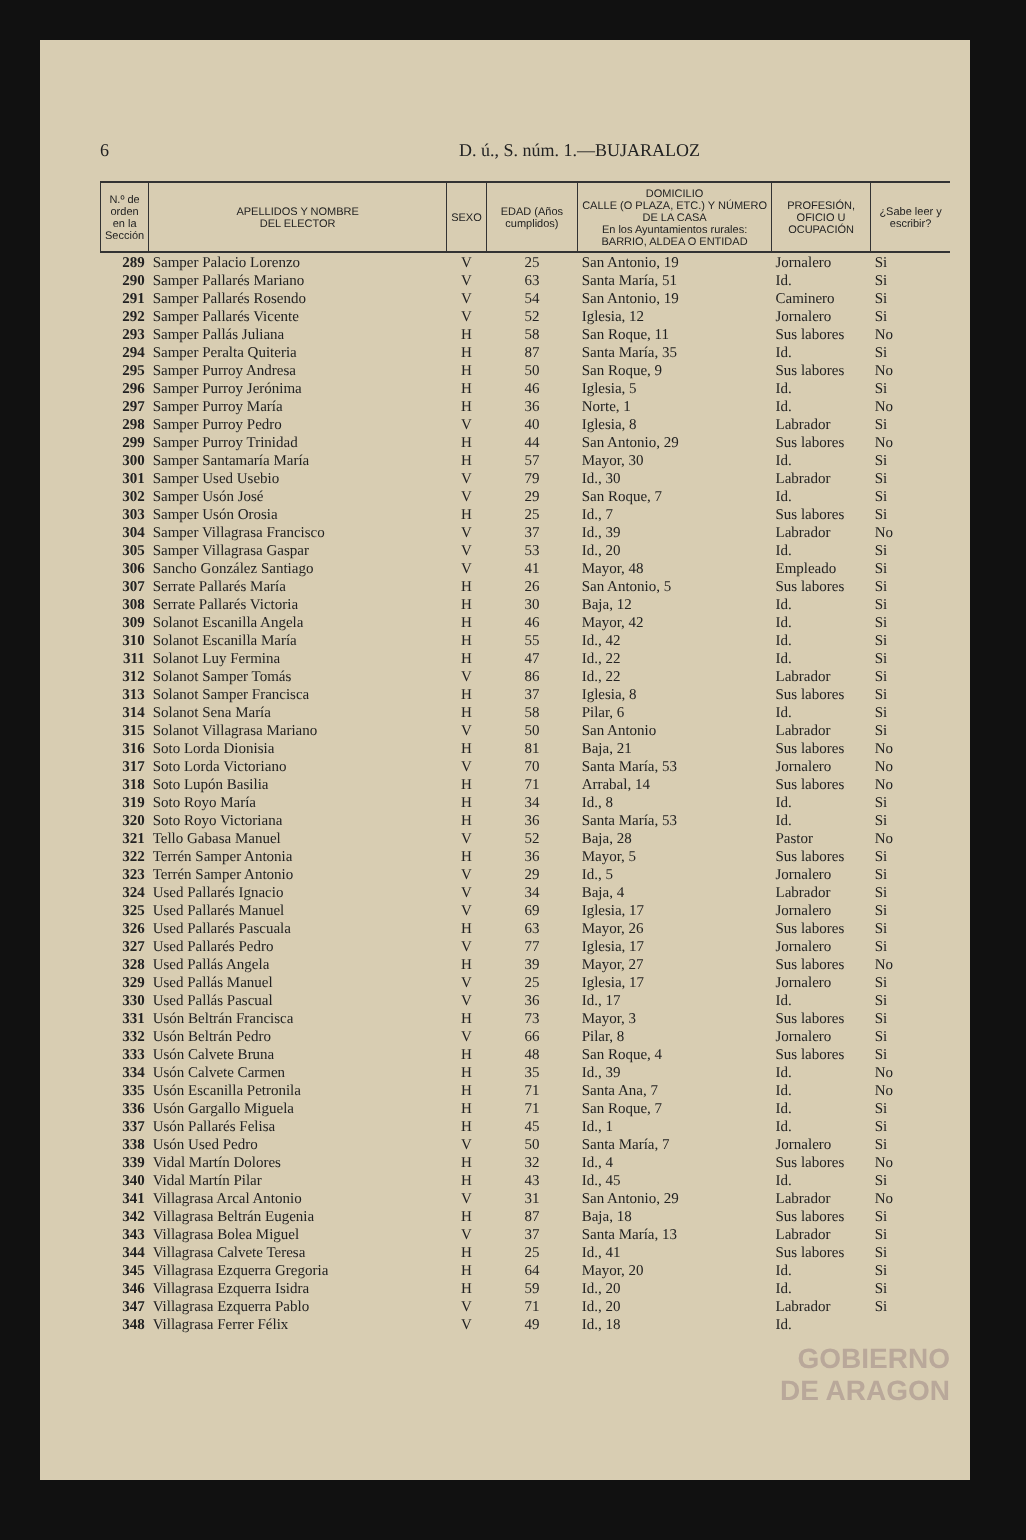6 D. ú., S. núm. 1.—BUJARALOZ
| N.º de orden en la Sección | APELLIDOS Y NOMBRE DEL ELECTOR | SEXO | EDAD (Años cumplidos) | DOMICILIO CALLE (O PLAZA, ETC.) Y NÚMERO DE LA CASA En los Ayuntamientos rurales: BARRIO, ALDEA O ENTIDAD | PROFESIÓN, OFICIO U OCUPACIÓN | ¿Sabe leer y escribir? |
| --- | --- | --- | --- | --- | --- | --- |
| 289 | Samper Palacio Lorenzo | V | 25 | San Antonio, 19 | Jornalero | Si |
| 290 | Samper Pallarés Mariano | V | 63 | Santa María, 51 | Id. | Si |
| 291 | Samper Pallarés Rosendo | V | 54 | San Antonio, 19 | Caminero | Si |
| 292 | Samper Pallarés Vicente | V | 52 | Iglesia, 12 | Jornalero | Si |
| 293 | Samper Pallás Juliana | H | 58 | San Roque, 11 | Sus labores | No |
| 294 | Samper Peralta Quiteria | H | 87 | Santa María, 35 | Id. | Si |
| 295 | Samper Purroy Andresa | H | 50 | San Roque, 9 | Sus labores | No |
| 296 | Samper Purroy Jerónima | H | 46 | Iglesia, 5 | Id. | Si |
| 297 | Samper Purroy María | H | 36 | Norte, 1 | Id. | No |
| 298 | Samper Purroy Pedro | V | 40 | Iglesia, 8 | Labrador | Si |
| 299 | Samper Purroy Trinidad | H | 44 | San Antonio, 29 | Sus labores | No |
| 300 | Samper Santamaría María | H | 57 | Mayor, 30 | Id. | Si |
| 301 | Samper Used Usebio | V | 79 | Id., 30 | Labrador | Si |
| 302 | Samper Usón José | V | 29 | San Roque, 7 | Id. | Si |
| 303 | Samper Usón Orosia | H | 25 | Id., 7 | Sus labores | Si |
| 304 | Samper Villagrasa Francisco | V | 37 | Id., 39 | Labrador | No |
| 305 | Samper Villagrasa Gaspar | V | 53 | Id., 20 | Id. | Si |
| 306 | Sancho González Santiago | V | 41 | Mayor, 48 | Empleado | Si |
| 307 | Serrate Pallarés María | H | 26 | San Antonio, 5 | Sus labores | Si |
| 308 | Serrate Pallarés Victoria | H | 30 | Baja, 12 | Id. | Si |
| 309 | Solanot Escanilla Angela | H | 46 | Mayor, 42 | Id. | Si |
| 310 | Solanot Escanilla María | H | 55 | Id., 42 | Id. | Si |
| 311 | Solanot Luy Fermina | H | 47 | Id., 22 | Id. | Si |
| 312 | Solanot Samper Tomás | V | 86 | Id., 22 | Labrador | Si |
| 313 | Solanot Samper Francisca | H | 37 | Iglesia, 8 | Sus labores | Si |
| 314 | Solanot Sena María | H | 58 | Pilar, 6 | Id. | Si |
| 315 | Solanot Villagrasa Mariano | V | 50 | San Antonio | Labrador | Si |
| 316 | Soto Lorda Dionisia | H | 81 | Baja, 21 | Sus labores | No |
| 317 | Soto Lorda Victoriano | V | 70 | Santa María, 53 | Jornalero | No |
| 318 | Soto Lupón Basilia | H | 71 | Arrabal, 14 | Sus labores | No |
| 319 | Soto Royo María | H | 34 | Id., 8 | Id. | Si |
| 320 | Soto Royo Victoriana | H | 36 | Santa María, 53 | Id. | Si |
| 321 | Tello Gabasa Manuel | V | 52 | Baja, 28 | Pastor | No |
| 322 | Terrén Samper Antonia | H | 36 | Mayor, 5 | Sus labores | Si |
| 323 | Terrén Samper Antonio | V | 29 | Id., 5 | Jornalero | Si |
| 324 | Used Pallarés Ignacio | V | 34 | Baja, 4 | Labrador | Si |
| 325 | Used Pallarés Manuel | V | 69 | Iglesia, 17 | Jornalero | Si |
| 326 | Used Pallarés Pascuala | H | 63 | Mayor, 26 | Sus labores | Si |
| 327 | Used Pallarés Pedro | V | 77 | Iglesia, 17 | Jornalero | Si |
| 328 | Used Pallás Angela | H | 39 | Mayor, 27 | Sus labores | No |
| 329 | Used Pallás Manuel | V | 25 | Iglesia, 17 | Jornalero | Si |
| 330 | Used Pallás Pascual | V | 36 | Id., 17 | Id. | Si |
| 331 | Usón Beltrán Francisca | H | 73 | Mayor, 3 | Sus labores | Si |
| 332 | Usón Beltrán Pedro | V | 66 | Pilar, 8 | Jornalero | Si |
| 333 | Usón Calvete Bruna | H | 48 | San Roque, 4 | Sus labores | Si |
| 334 | Usón Calvete Carmen | H | 35 | Id., 39 | Id. | No |
| 335 | Usón Escanilla Petronila | H | 71 | Santa Ana, 7 | Id. | No |
| 336 | Usón Gargallo Miguela | H | 71 | San Roque, 7 | Id. | Si |
| 337 | Usón Pallarés Felisa | H | 45 | Id., 1 | Id. | Si |
| 338 | Usón Used Pedro | V | 50 | Santa María, 7 | Jornalero | Si |
| 339 | Vidal Martín Dolores | H | 32 | Id., 4 | Sus labores | No |
| 340 | Vidal Martín Pilar | H | 43 | Id., 45 | Id. | Si |
| 341 | Villagrasa Arcal Antonio | V | 31 | San Antonio, 29 | Labrador | No |
| 342 | Villagrasa Beltrán Eugenia | H | 87 | Baja, 18 | Sus labores | Si |
| 343 | Villagrasa Bolea Miguel | V | 37 | Santa María, 13 | Labrador | Si |
| 344 | Villagrasa Calvete Teresa | H | 25 | Id., 41 | Sus labores | Si |
| 345 | Villagrasa Ezquerra Gregoria | H | 64 | Mayor, 20 | Id. | Si |
| 346 | Villagrasa Ezquerra Isidra | H | 59 | Id., 20 | Id. | Si |
| 347 | Villagrasa Ezquerra Pablo | V | 71 | Id., 20 | Labrador | Si |
| 348 | Villagrasa Ferrer Félix | V | 49 | Id., 18 | Id. | |
GOBIERNO
DE ARAGON